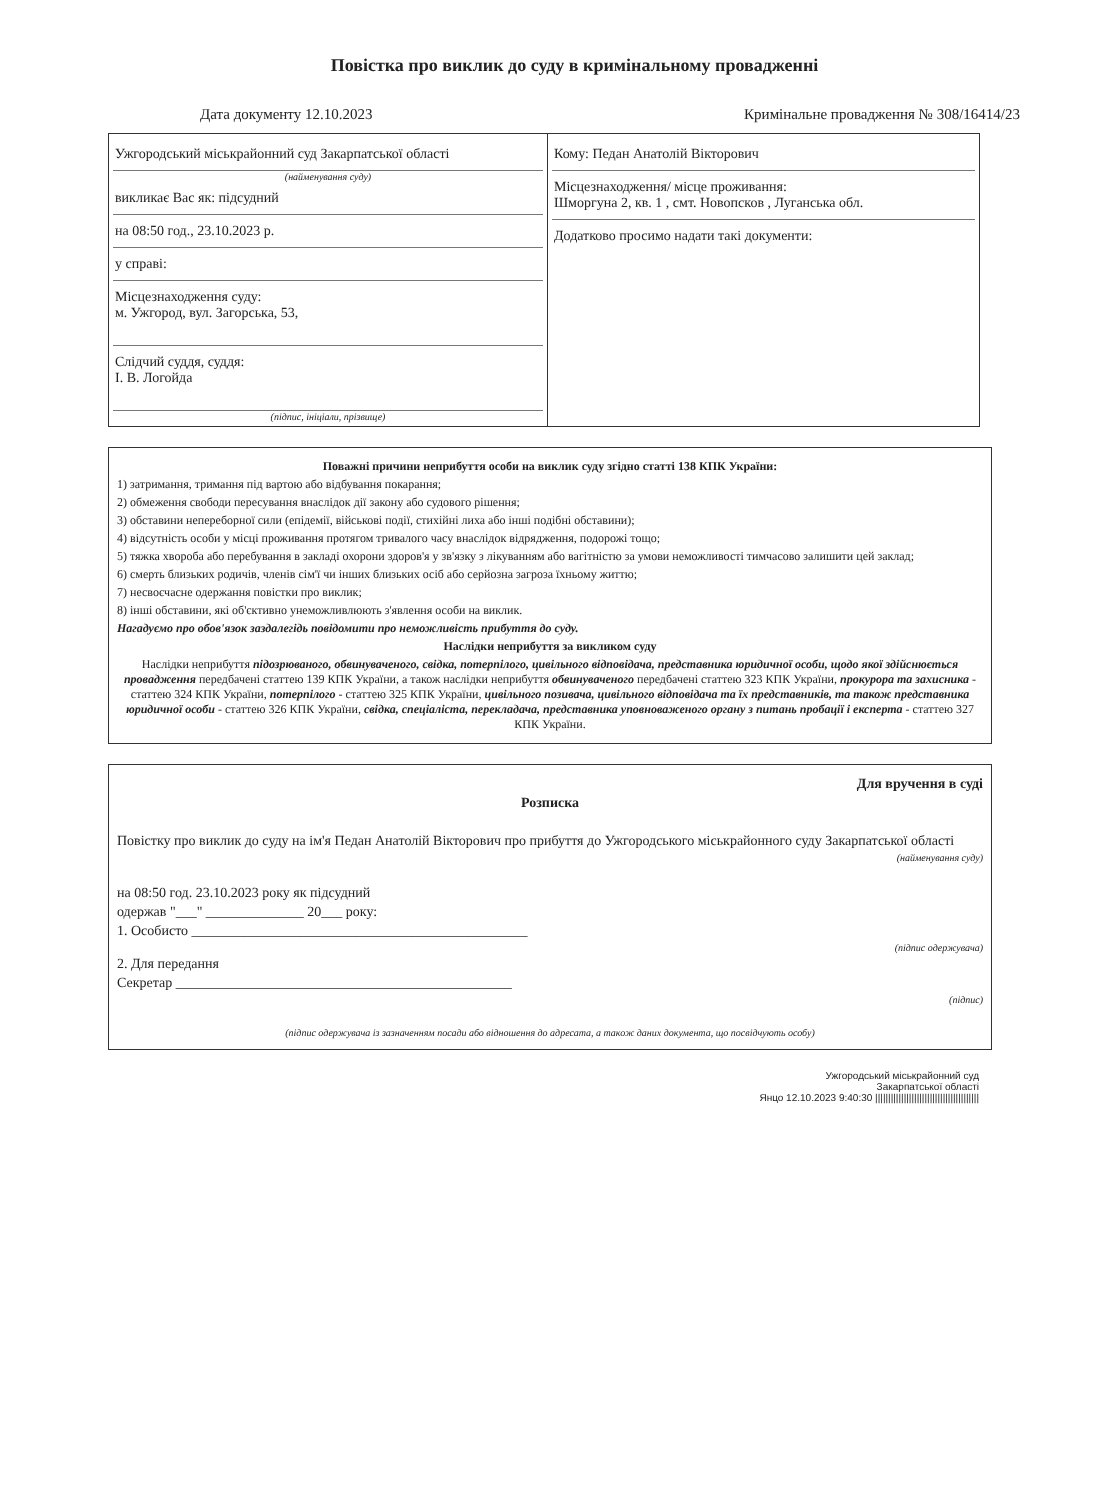Повістка про виклик до суду в кримінальному провадженні
Дата документу 12.10.2023 Кримінальне провадження № 308/16414/23
Ужгородський міськрайонний суд Закарпатської області
(найменування суду)
викликає Вас як: підсудний
на 08:50 год., 23.10.2023 р.
у справі:
Місцезнаходження суду:
м. Ужгород, вул. Загорська, 53,
Слідчий суддя, суддя:
І. В. Логойда
(підпис, ініціали, прізвище)
Кому: Педан Анатолій Вікторович
Місцезнаходження/ місце проживання:
Шморгуна 2, кв. 1 , смт. Новопсков , Луганська обл.
Додатково просимо надати такі документи:
Поважні причини неприбуття особи на виклик суду згідно статті 138 КПК України:
1) затримання, тримання під вартою або відбування покарання;
2) обмеження свободи пересування внаслідок дії закону або судового рішення;
3) обставини непереборної сили (епідемії, військові події, стихійні лиха або інші подібні обставини);
4) відсутність особи у місці проживання протягом тривалого часу внаслідок відрядження, подорожі тощо;
5) тяжка хвороба або перебування в закладі охорони здоров'я у зв'язку з лікуванням або вагітністю за умови неможливості тимчасово залишити цей заклад;
6) смерть близьких родичів, членів сім'ї чи інших близьких осіб або серйозна загроза їхньому життю;
7) несвоєчасне одержання повістки про виклик;
8) інші обставини, які об'єктивно унеможливлюють з'явлення особи на виклик.
Нагадуємо про обов'язок заздалегідь повідомити про неможливість прибуття до суду.
Наслідки неприбуття за викликом суду
Наслідки неприбуття підозрюваного, обвинуваченого, свідка, потерпілого, цивільного відповідача, представника юридичної особи, щодо якої здійснюється провадження передбачені статтею 139 КПК України, а також наслідки неприбуття обвинуваченого передбачені статтею 323 КПК України, прокурора та захисника - статтею 324 КПК України, потерпілого - статтею 325 КПК України, цивільного позивача, цивільного відповідача та їх представників, та також представника юридичної особи - статтею 326 КПК України, свідка, спеціаліста, перекладача, представника уповноваженого органу з питань пробації і експерта - статтею 327 КПК України.
Для вручення в суді
Розписка
Повістку про виклик до суду на ім'я Педан Анатолій Вікторович про прибуття до Ужгородського міськрайонного суду Закарпатської області
(найменування суду)
на 08:50 год. 23.10.2023 року як підсудний
одержав "___" ______________ 20___ року:
1. Особисто ________________________________________________
(підпис одержувача)
2. Для передання
Секретар ________________________________________________
(підпис)
(підпис одержувача із зазначенням посади або відношення до адресата, а також даних документа, що посвідчують особу)
Ужгородський міськрайонний суд
Закарпатської області
Янцо 12.10.2023 9:40:30 ||||||||||||||||||||||||||||||||||||||||